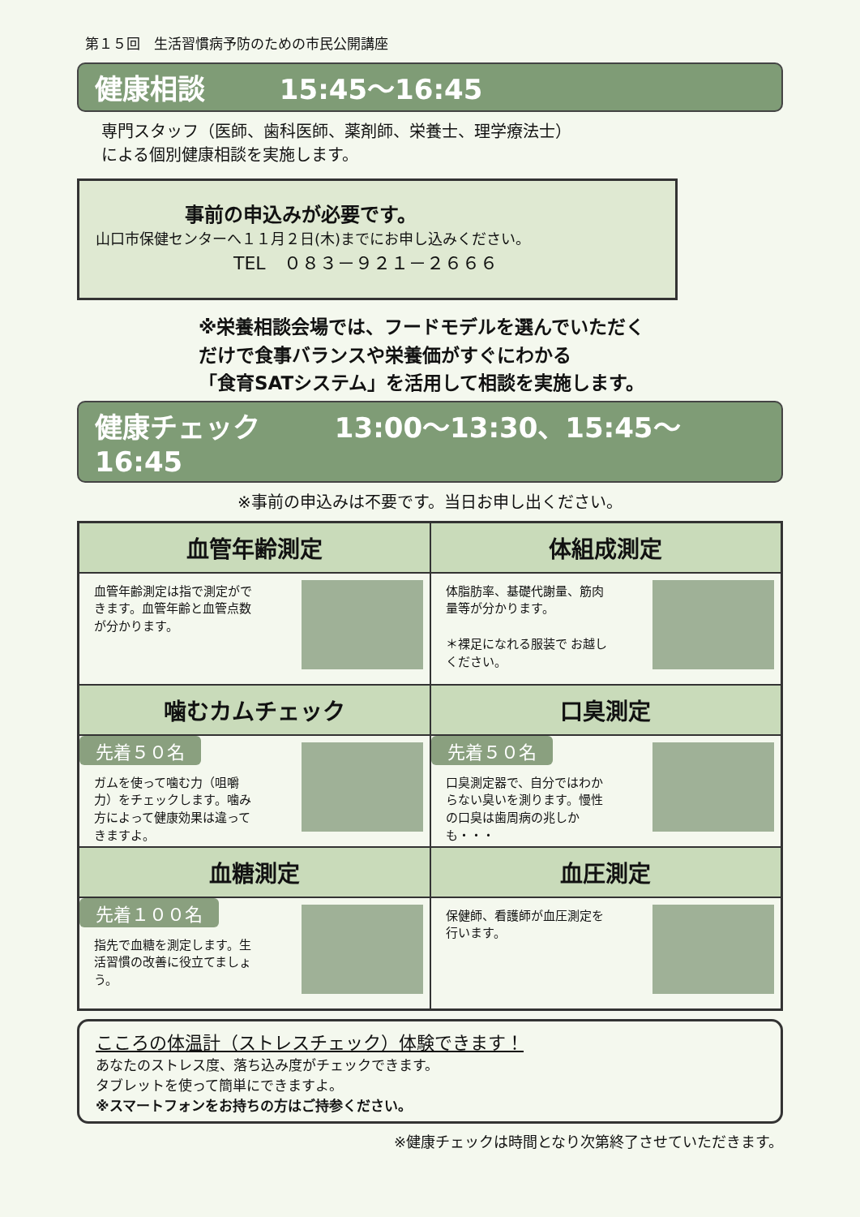第１５回　生活習慣病予防のための市民公開講座
健康相談 15:45～16:45
専門スタッフ（医師、歯科医師、薬剤師、栄養士、理学療法士）
による個別健康相談を実施します。
事前の申込みが必要です。
山口市保健センターへ１１月２日(木)までにお申し込みください。
TEL　０８３－９２１－２６６６
※栄養相談会場では、フードモデルを選んでいただく
だけで食事バランスや栄養価がすぐにわかる
「食育SATシステム」を活用して相談を実施します。
健康チェック 13:00～13:30、15:45～16:45
※事前の申込みは不要です。当日お申し出ください。
血管年齢測定
血管年齢測定は指で測定ができます。血管年齢と血管点数が分かります。
体組成測定
体脂肪率、基礎代謝量、筋肉量等が分かります。
＊裸足になれる服装で お越しください。
噛むカムチェック
先着５０名
ガムを使って噛む力（咀嚼力）をチェックします。噛み方によって健康効果は違ってきますよ。
口臭測定
先着５０名
口臭測定器で、自分ではわからない臭いを測ります。慢性の口臭は歯周病の兆しかも・・・
血糖測定
先着１００名
指先で血糖を測定します。生活習慣の改善に役立てましょう。
血圧測定
保健師、看護師が血圧測定を行います。
こころの体温計（ストレスチェック）体験できます！
あなたのストレス度、落ち込み度がチェックできます。
タブレットを使って簡単にできますよ。
※スマートフォンをお持ちの方はご持参ください。
※健康チェックは時間となり次第終了させていただきます。